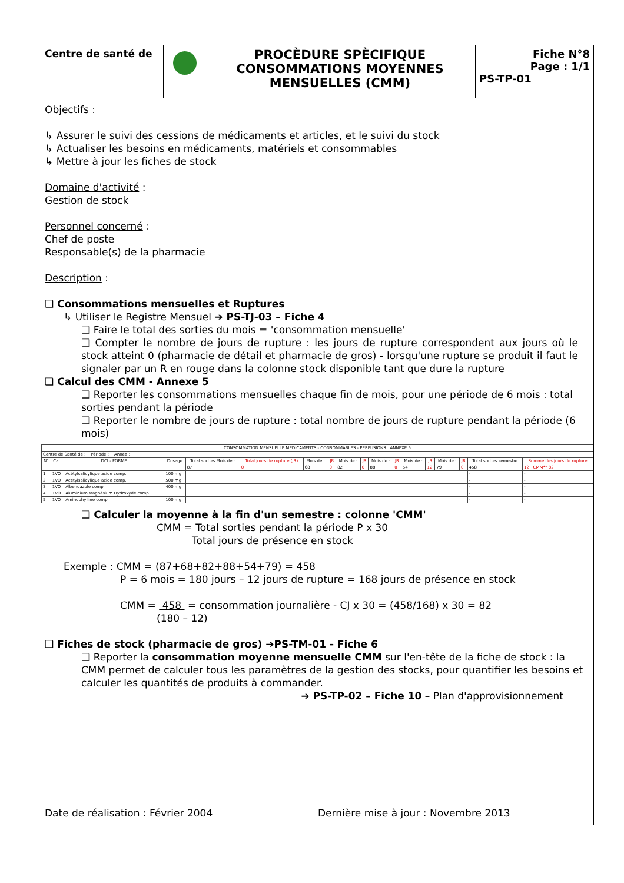Centre de santé de
PROCÈDURE SPÈCIFIQUE
CONSOMMATIONS MOYENNES
MENSUELLES (CMM)
Fiche N°8
Page : 1/1
PS-TP-01
Objectifs :
↳ Assurer le suivi des cessions de médicaments et articles, et le suivi du stock
↳ Actualiser les besoins en médicaments, matériels et consommables
↳ Mettre à jour les fiches de stock
Domaine d'activité :
Gestion de stock
Personnel concerné :
Chef de poste
Responsable(s) de la pharmacie
Description :
❑ Consommations mensuelles et Ruptures
↳ Utiliser le Registre Mensuel ➔ PS-TJ-03 – Fiche 4
❑ Faire le total des sorties du mois = 'consommation mensuelle'
❑ Compter le nombre de jours de rupture : les jours de rupture correspondent aux jours où le stock atteint 0 (pharmacie de détail et pharmacie de gros) - lorsqu'une rupture se produit il faut le signaler par un R en rouge dans la colonne stock disponible tant que dure la rupture
❑ Calcul des CMM - Annexe 5
❑ Reporter les consommations mensuelles chaque fin de mois, pour une période de 6 mois : total sorties pendant la période
❑ Reporter le nombre de jours de rupture : total nombre de jours de rupture pendant la période (6 mois)
| CONSOMMATION MENSUELLE MEDICAMENTS - CONSOMMABLES - PERFUSIONS ANNEXE 5 | | | | | | | | | | | | | | | | | |
| Centre de Santé de : Période : Année : | | | | | | | | | | | | | | | | | |
| N° | Cat. | DCI - FORME | Dosage | Total sorties Mois de : | Total jours de rupture (JR) | Mois de : | JR | Mois de : | JR | Mois de : | JR | Mois de : | JR | Mois de : | JR | Total sorties semestre | Somme des jours de rupture |
| | | | | 87 | 0 | 68 | 0 | 82 | 0 | 88 | 0 | 54 | 12 | 79 | 0 | 458 | 12 CMM** 82 |
| 1 | 1VO | Acétylsalicylique acide comp. | 100 mg | | | | | | | | | | | | | - | - |
| 2 | 1VO | Acétylsalicylique acide comp. | 500 mg | | | | | | | | | | | | | - | - |
| 3 | 1VO | Albendazole comp. | 400 mg | | | | | | | | | | | | | - | - |
| 4 | 1VO | Aluminium Magnésium Hydroxyde comp. | | | | | | | | | | | | | | - | - |
| 5 | 1VO | Aminophylline comp. | 100 mg | | | | | | | | | | | | | - | - |
❑ Calculer la moyenne à la fin d'un semestre : colonne 'CMM'
CMM = Total sorties pendant la période P x 30
Total jours de présence en stock
Exemple : CMM = (87+68+82+88+54+79) = 458
P = 6 mois = 180 jours – 12 jours de rupture = 168 jours de présence en stock
CMM = 458 = consommation journalière - CJ x 30 = (458/168) x 30 = 82
(180 – 12)
❑ Fiches de stock (pharmacie de gros) ➔PS-TM-01 - Fiche 6
❑ Reporter la consommation moyenne mensuelle CMM sur l'en-tête de la fiche de stock : la CMM permet de calculer tous les paramètres de la gestion des stocks, pour quantifier les besoins et calculer les quantités de produits à commander.
➔ PS-TP-02 – Fiche 10 – Plan d'approvisionnement
Date de réalisation : Février 2004 Dernière mise à jour : Novembre 2013